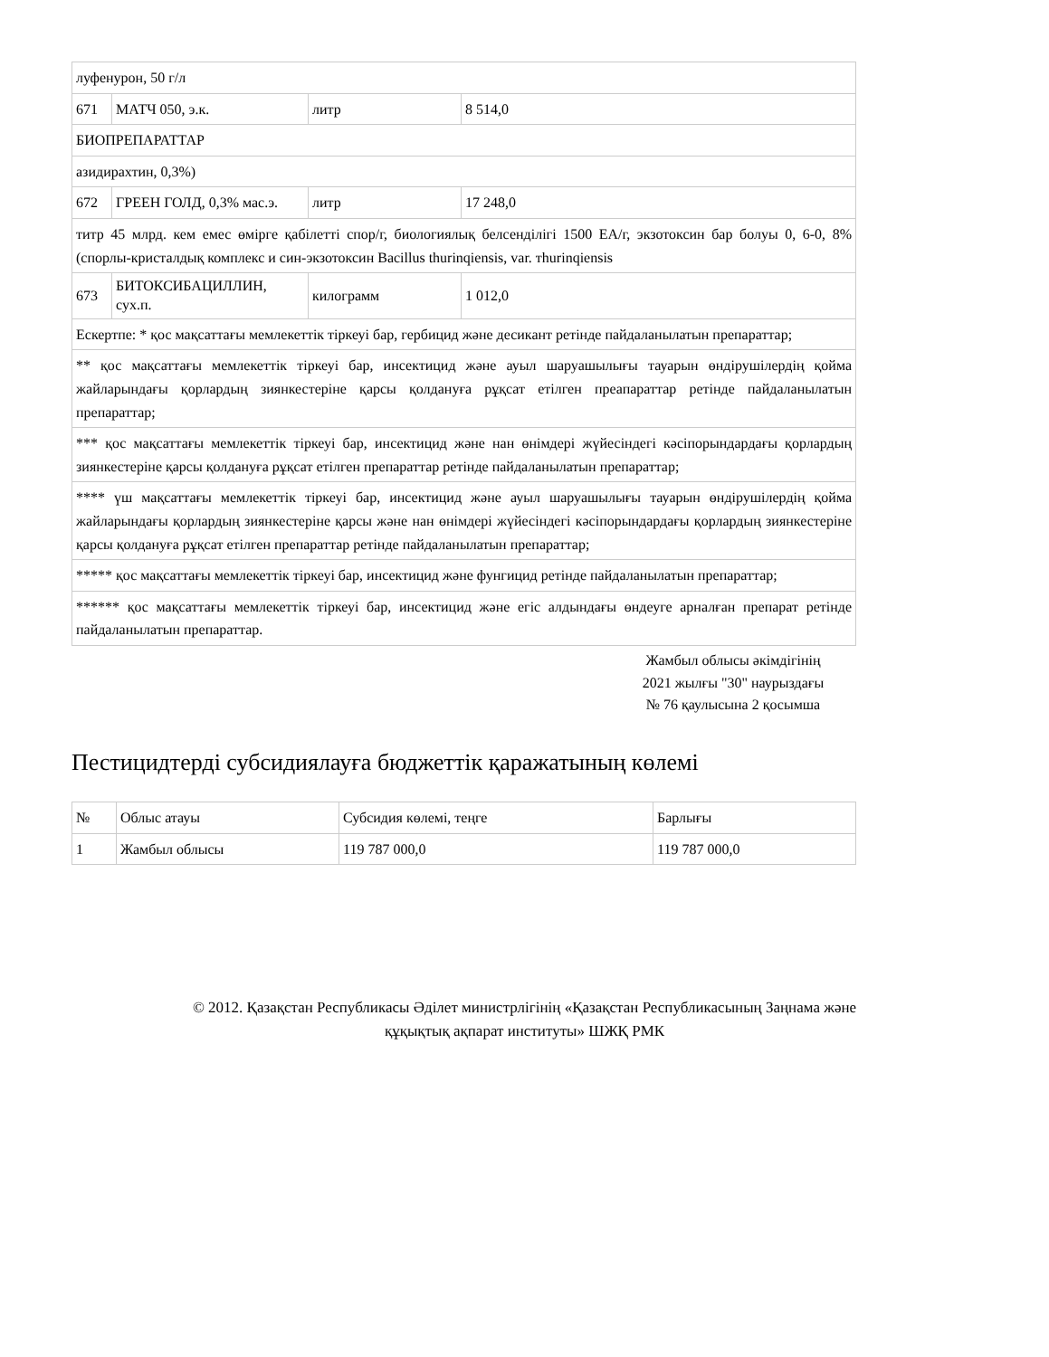| луфенурон, 50 г/л | | | |
| 671 | МАТЧ 050, э.к. | литр | 8 514,0 |
| БИОПРЕПАРАТТАР | | | |
| азидирахтин, 0,3%) | | | |
| 672 | ГРЕЕН ГОЛД, 0,3% мас.э. | литр | 17 248,0 |
| титр 45 млрд. кем емес өмірге қабілетті спор/г, биологиялық белсенділігі 1500 ЕА/г, экзотоксин бар болуы 0, 6-0, 8% (спорлы-кристалдық комплекс и син-экзотоксин Bacillus thurinqiensis, var. тhurinqiensis | | | |
| 673 | БИТОКСИБАЦИЛЛИН, сух.п. | килограмм | 1 012,0 |
| Ескертпе: * қос мақсаттағы мемлекеттік тіркеуі бар, гербицид және десикант ретінде пайдаланылатын препараттар; | | | |
| ** қос мақсаттағы мемлекеттік тіркеуі бар, инсектицид және ауыл шаруашылығы тауарын өндірушілердің қойма жайларындағы қорлардың зиянкестеріне қарсы қолдануға рұқсат етілген преапараттар ретінде пайдаланылатын препараттар; | | | |
| *** қос мақсаттағы мемлекеттік тіркеуі бар, инсектицид және нан өнімдері жүйесіндегі кәсіпорындардағы қорлардың зиянкестеріне қарсы қолдануға рұқсат етілген препараттар ретінде пайдаланылатын препараттар; | | | |
| **** үш мақсаттағы мемлекеттік тіркеуі бар, инсектицид және ауыл шаруашылығы тауарын өндірушілердің қойма жайларындағы қорлардың зиянкестеріне қарсы және нан өнімдері жүйесіндегі кәсіпорындардағы қорлардың зиянкестеріне қарсы қолдануға рұқсат етілген препараттар ретінде пайдаланылатын препараттар; | | | |
| ***** қос мақсаттағы мемлекеттік тіркеуі бар, инсектицид және фунгицид ретінде пайдаланылатын препараттар; | | | |
| ****** қос мақсаттағы мемлекеттік тіркеуі бар, инсектицид және егіс алдындағы өндеуге арналған препарат ретінде пайдаланылатын препараттар. | | | |
Жамбыл облысы әкімдігінің
2021 жылғы "30" наурыздағы
№ 76 қаулысына 2 қосымша
Пестицидтерді субсидиялауға бюджеттік қаражатының көлемі
| № | Облыс атауы | Субсидия көлемі, теңге | Барлығы |
| 1 | Жамбыл облысы | 119 787 000,0 | 119 787 000,0 |
© 2012. Қазақстан Республикасы Әділет министрлігінің «Қазақстан Республикасының Заңнама және
құқықтық ақпарат институты» ШЖҚ РМК